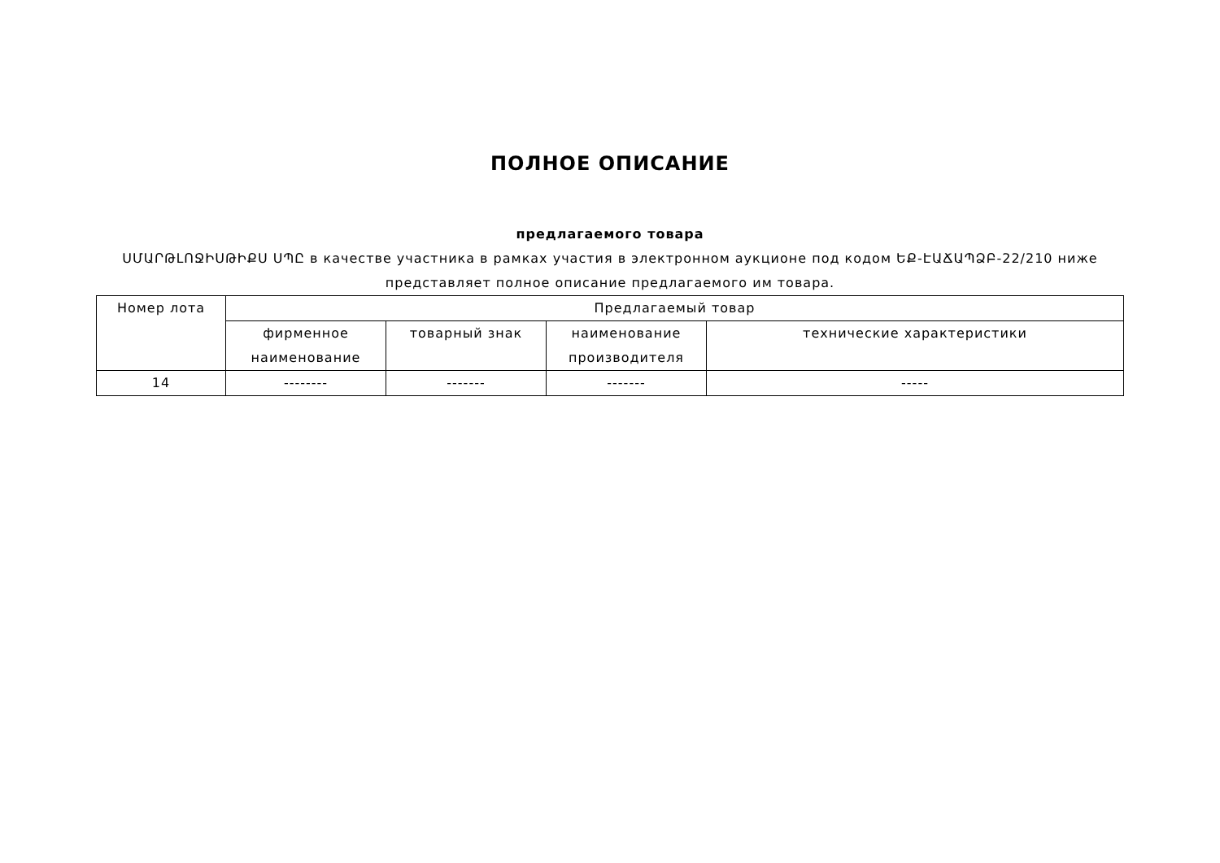ПОЛНОЕ ОПИСАНИЕ
предлагаемого товара
ՍՄԱՐԹԼՈՋԻՍԹԻՔՍ ՍՊԸ в качестве участника в рамках участия в электронном аукционе под кодом ԵՔ-ԷԱՃԱՊՁԲ-22/210 ниже представляет полное описание предлагаемого им товара.
| Номер лота | Предлагаемый товар | | | |
| --- | --- | --- | --- | --- |
| | фирменное наименование | товарный знак | наименование производителя | технические характеристики |
| 14 | -------- | ------- | ------- | ----- |